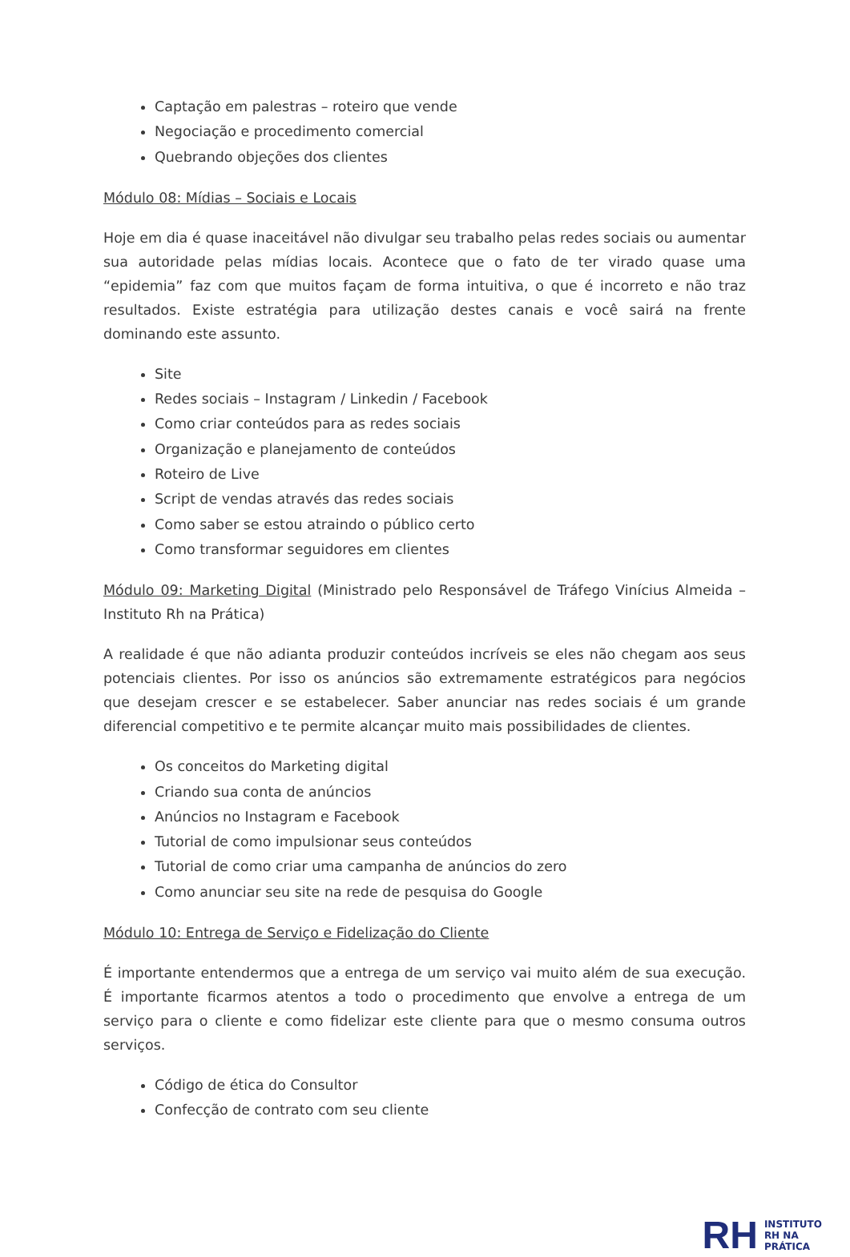Captação em palestras – roteiro que vende
Negociação e procedimento comercial
Quebrando objeções dos clientes
Módulo 08: Mídias – Sociais e Locais
Hoje em dia é quase inaceitável não divulgar seu trabalho pelas redes sociais ou aumentar sua autoridade pelas mídias locais. Acontece que o fato de ter virado quase uma “epidemia” faz com que muitos façam de forma intuitiva, o que é incorreto e não traz resultados. Existe estratégia para utilização destes canais e você sairá na frente dominando este assunto.
Site
Redes sociais – Instagram / Linkedin / Facebook
Como criar conteúdos para as redes sociais
Organização e planejamento de conteúdos
Roteiro de Live
Script de vendas através das redes sociais
Como saber se estou atraindo o público certo
Como transformar seguidores em clientes
Módulo 09: Marketing Digital (Ministrado pelo Responsável de Tráfego Vinícius Almeida – Instituto Rh na Prática)
A realidade é que não adianta produzir conteúdos incríveis se eles não chegam aos seus potenciais clientes. Por isso os anúncios são extremamente estratégicos para negócios que desejam crescer e se estabelecer. Saber anunciar nas redes sociais é um grande diferencial competitivo e te permite alcançar muito mais possibilidades de clientes.
Os conceitos do Marketing digital
Criando sua conta de anúncios
Anúncios no Instagram e Facebook
Tutorial de como impulsionar seus conteúdos
Tutorial de como criar uma campanha de anúncios do zero
Como anunciar seu site na rede de pesquisa do Google
Módulo 10: Entrega de Serviço e Fidelização do Cliente
É importante entendermos que a entrega de um serviço vai muito além de sua execução. É importante ficarmos atentos a todo o procedimento que envolve a entrega de um serviço para o cliente e como fidelizar este cliente para que o mesmo consuma outros serviços.
Código de ética do Consultor
Confecção de contrato com seu cliente
RH
INSTITUTO
RH NA
PRÁTICA